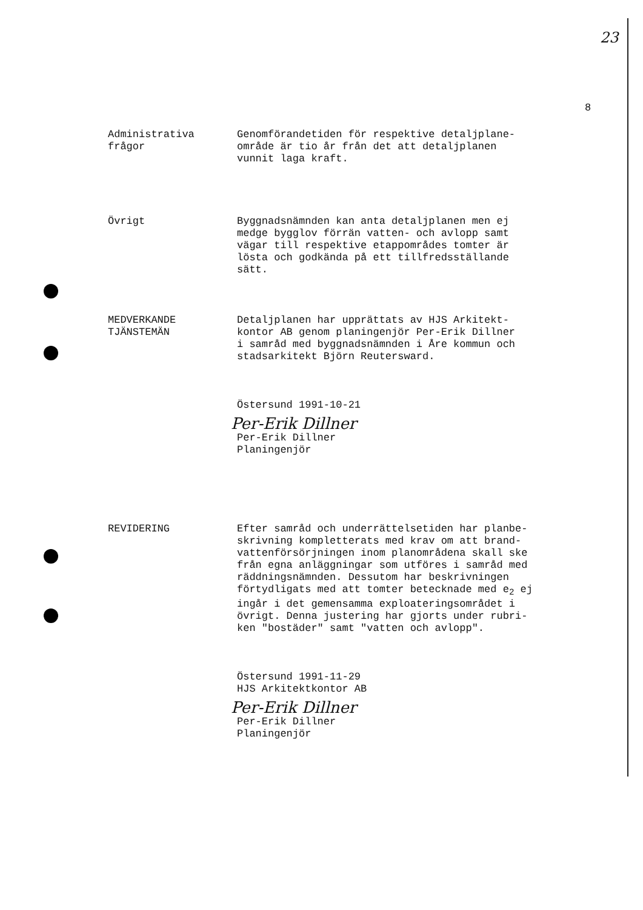23
8
Administrativa
frågor
Genomförandetiden för respektive detaljplane-
område är tio år från det att detaljplanen
vunnit laga kraft.
Övrigt Byggnadsnämnden kan anta detaljplanen men ej
medge bygglov förrän vatten- och avlopp samt
vägar till respektive etappområdes tomter är
lösta och godkända på ett tillfredsställande
sätt.
MEDVERKANDE
TJÄNSTEMÄN
Detaljplanen har upprättats av HJS Arkitekt-
kontor AB genom planingenjör Per-Erik Dillner
i samråd med byggnadsnämnden i Åre kommun och
stadsarkitekt Björn Reutersward.
Östersund 1991-10-21
Per-Erik Dillner
Per-Erik Dillner
Planingenjör
REVIDERING Efter samråd och underrättelsetiden har planbe-
skrivning kompletterats med krav om att brand-
vattenförsörjningen inom planområdena skall ske
från egna anläggningar som utföres i samråd med
räddningsnämnden. Dessutom har beskrivningen
förtydligats med att tomter betecknade med e<sub>2</sub> ej
ingår i det gemensamma exploateringsområdet i
övrigt. Denna justering har gjorts under rubri-
ken "bostäder" samt "vatten och avlopp".
Östersund 1991-11-29
HJS Arkitektkontor AB
Per-Erik Dillner
Per-Erik Dillner
Planingenjör